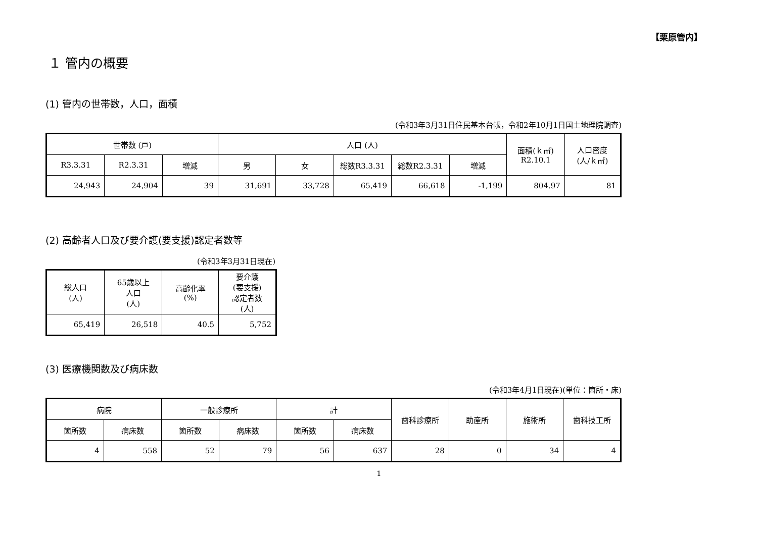【栗原管内】
１ 管内の概要
(1) 管内の世帯数，人口，面積
(令和3年3月31日住民基本台帳，令和2年10月1日国土地理院調査)
| 世帯数 (戸) | | | 人口 (人) | | | | | 面積(ｋ㎡) R2.10.1 | 人口密度 (人/ｋ㎡) |
| --- | --- | --- | --- | --- | --- | --- | --- | --- | --- |
| R3.3.31 | R2.3.31 | 増減 | 男 | 女 | 総数R3.3.31 | 総数R2.3.31 | 増減 | | |
| 24,943 | 24,904 | 39 | 31,691 | 33,728 | 65,419 | 66,618 | -1,199 | 804.97 | 81 |
(2) 高齢者人口及び要介護(要支援)認定者数等
(令和3年3月31日現在)
| 総人口 (人) | 65歳以上 人口 (人) | 高齢化率 (%) | 要介護 (要支援) 認定者数 (人) |
| --- | --- | --- | --- |
| 65,419 | 26,518 | 40.5 | 5,752 |
(3) 医療機関数及び病床数
(令和3年4月1日現在)(単位：箇所・床)
| 病院 | | 一般診療所 | | 計 | | 歯科診療所 | 助産所 | 施術所 | 歯科技工所 |
| --- | --- | --- | --- | --- | --- | --- | --- | --- | --- |
| 箇所数 | 病床数 | 箇所数 | 病床数 | 箇所数 | 病床数 | | | | |
| 4 | 558 | 52 | 79 | 56 | 637 | 28 | 0 | 34 | 4 |
1